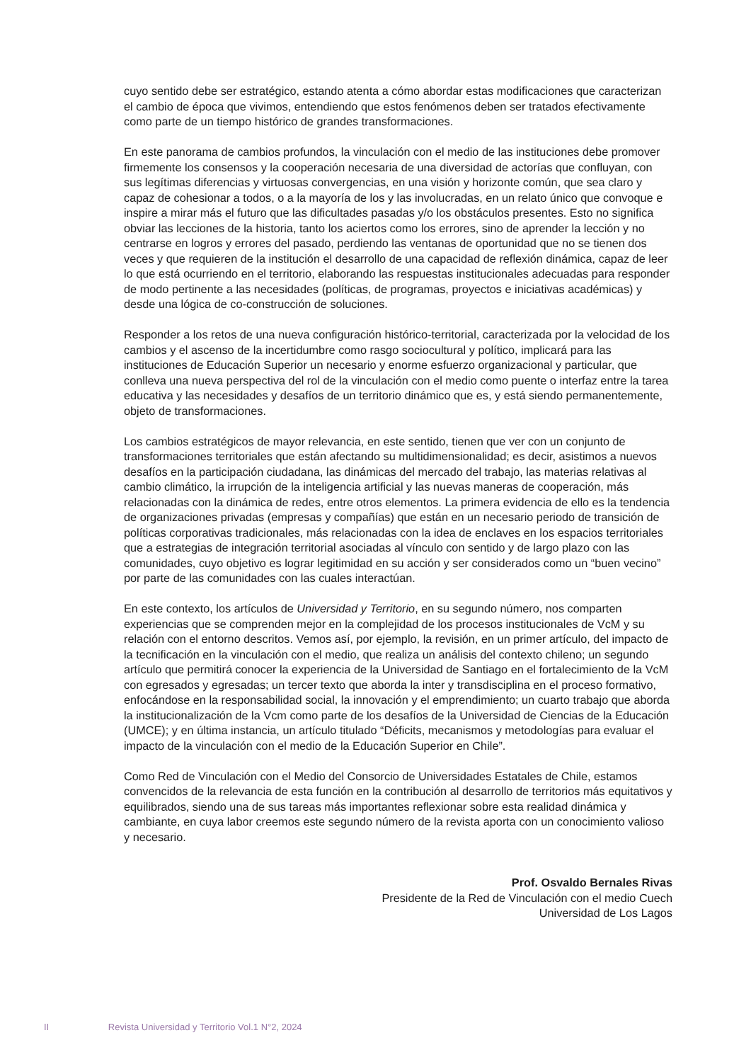cuyo sentido debe ser estratégico, estando atenta a cómo abordar estas modificaciones que caracterizan el cambio de época que vivimos, entendiendo que estos fenómenos deben ser tratados efectivamente como parte de un tiempo histórico de grandes transformaciones.
En este panorama de cambios profundos, la vinculación con el medio de las instituciones debe promover firmemente los consensos y la cooperación necesaria de una diversidad de actorías que confluyan, con sus legítimas diferencias y virtuosas convergencias, en una visión y horizonte común, que sea claro y capaz de cohesionar a todos, o a la mayoría de los y las involucradas, en un relato único que convoque e inspire a mirar más el futuro que las dificultades pasadas y/o los obstáculos presentes. Esto no significa obviar las lecciones de la historia, tanto los aciertos como los errores, sino de aprender la lección y no centrarse en logros y errores del pasado, perdiendo las ventanas de oportunidad que no se tienen dos veces y que requieren de la institución el desarrollo de una capacidad de reflexión dinámica, capaz de leer lo que está ocurriendo en el territorio, elaborando las respuestas institucionales adecuadas para responder de modo pertinente a las necesidades (políticas, de programas, proyectos e iniciativas académicas) y desde una lógica de co-construcción de soluciones.
Responder a los retos de una nueva configuración histórico-territorial, caracterizada por la velocidad de los cambios y el ascenso de la incertidumbre como rasgo sociocultural y político, implicará para las instituciones de Educación Superior un necesario y enorme esfuerzo organizacional y particular, que conlleva una nueva perspectiva del rol de la vinculación con el medio como puente o interfaz entre la tarea educativa y las necesidades y desafíos de un territorio dinámico que es, y está siendo permanentemente, objeto de transformaciones.
Los cambios estratégicos de mayor relevancia, en este sentido, tienen que ver con un conjunto de transformaciones territoriales que están afectando su multidimensionalidad; es decir, asistimos a nuevos desafíos en la participación ciudadana, las dinámicas del mercado del trabajo, las materias relativas al cambio climático, la irrupción de la inteligencia artificial y las nuevas maneras de cooperación, más relacionadas con la dinámica de redes, entre otros elementos. La primera evidencia de ello es la tendencia de organizaciones privadas (empresas y compañías) que están en un necesario periodo de transición de políticas corporativas tradicionales, más relacionadas con la idea de enclaves en los espacios territoriales que a estrategias de integración territorial asociadas al vínculo con sentido y de largo plazo con las comunidades, cuyo objetivo es lograr legitimidad en su acción y ser considerados como un “buen vecino” por parte de las comunidades con las cuales interactúan.
En este contexto, los artículos de Universidad y Territorio, en su segundo número, nos comparten experiencias que se comprenden mejor en la complejidad de los procesos institucionales de VcM y su relación con el entorno descritos. Vemos así, por ejemplo, la revisión, en un primer artículo, del impacto de la tecnificación en la vinculación con el medio, que realiza un análisis del contexto chileno; un segundo artículo que permitirá conocer la experiencia de la Universidad de Santiago en el fortalecimiento de la VcM con egresados y egresadas; un tercer texto que aborda la inter y transdisciplina en el proceso formativo, enfocándose en la responsabilidad social, la innovación y el emprendimiento; un cuarto trabajo que aborda la institucionalización de la Vcm como parte de los desafíos de la Universidad de Ciencias de la Educación (UMCE); y en última instancia, un artículo titulado “Déficits, mecanismos y metodologías para evaluar el impacto de la vinculación con el medio de la Educación Superior en Chile”.
Como Red de Vinculación con el Medio del Consorcio de Universidades Estatales de Chile, estamos convencidos de la relevancia de esta función en la contribución al desarrollo de territorios más equitativos y equilibrados, siendo una de sus tareas más importantes reflexionar sobre esta realidad dinámica y cambiante, en cuya labor creemos este segundo número de la revista aporta con un conocimiento valioso y necesario.
Prof. Osvaldo Bernales Rivas
Presidente de la Red de Vinculación con el medio Cuech
Universidad de Los Lagos
II Revista Universidad y Territorio Vol.1 N°2, 2024